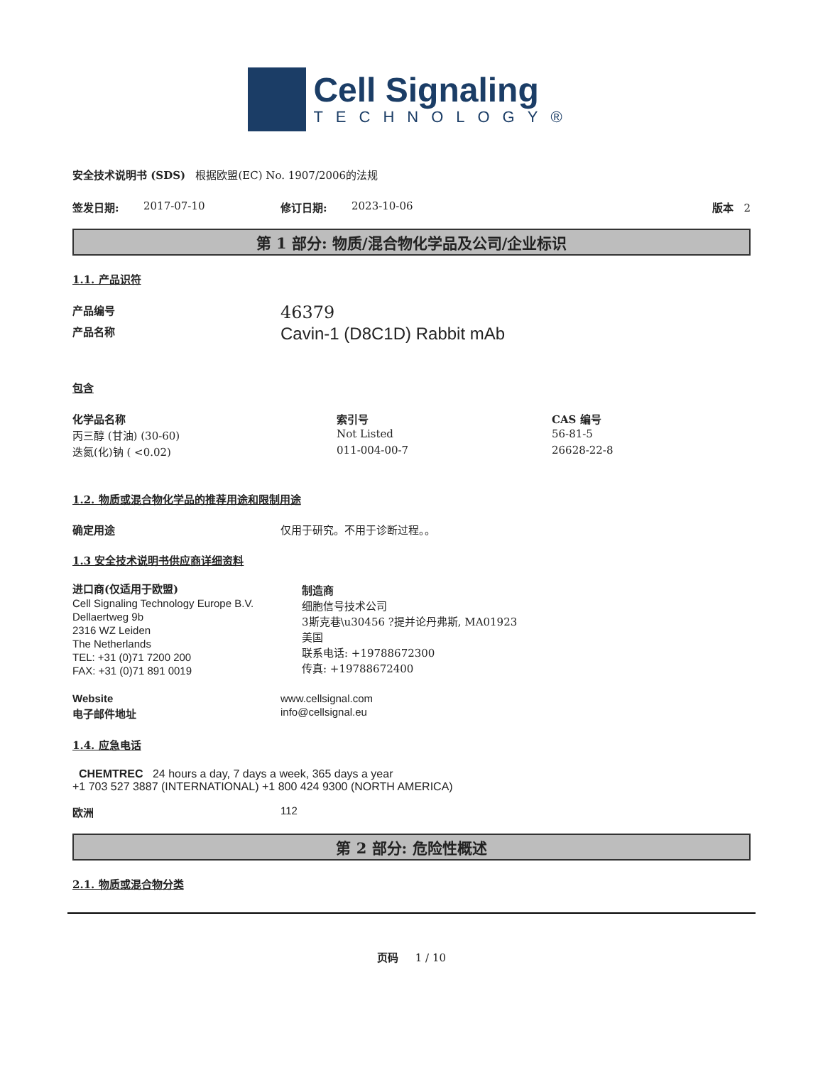Cell Signaling
TECHNOLOGY®
安全技术说明书 (SDS) 根据欧盟(EC) No. 1907/2006的法规
签发日期: 2017-07-10 修订日期: 2023-10-06 版本 2
第 1 部分: 物质/混合物化学品及公司/企业标识
1.1. 产品识符
| 产品编号 | 46379 |
| 产品名称 | Cavin-1 (D8C1D) Rabbit mAb |
包含
| 化学品名称 | 索引号 | CAS 编号 |
| --- | --- | --- |
| 丙三醇 (甘油) (30-60) | Not Listed | 56-81-5 |
| 迭氮(化)钠 ( <0.02) | 011-004-00-7 | 26628-22-8 |
1.2. 物质或混合物化学品的推荐用途和限制用途
确定用途 仅用于研究。不用于诊断过程。。
1.3 安全技术说明书供应商详细资料
进口商(仅适用于欧盟)
Cell Signaling Technology Europe B.V.
Dellaertweg 9b
2316 WZ Leiden
The Netherlands
TEL: +31 (0)71 7200 200
FAX: +31 (0)71 891 0019
制造商
细胞信号技术公司
3斯克巷\u30456 ?提并论丹弗斯, MA01923
美国
联系电话: +19788672300
传真: +19788672400
| Website | www.cellsignal.com |
| 电子邮件地址 | info@cellsignal.eu |
1.4. 应急电话
CHEMTREC 24 hours a day, 7 days a week, 365 days a year
+1 703 527 3887 (INTERNATIONAL) +1 800 424 9300 (NORTH AMERICA)
欧洲 112
第 2 部分: 危险性概述
2.1. 物质或混合物分类
页码 1 / 10